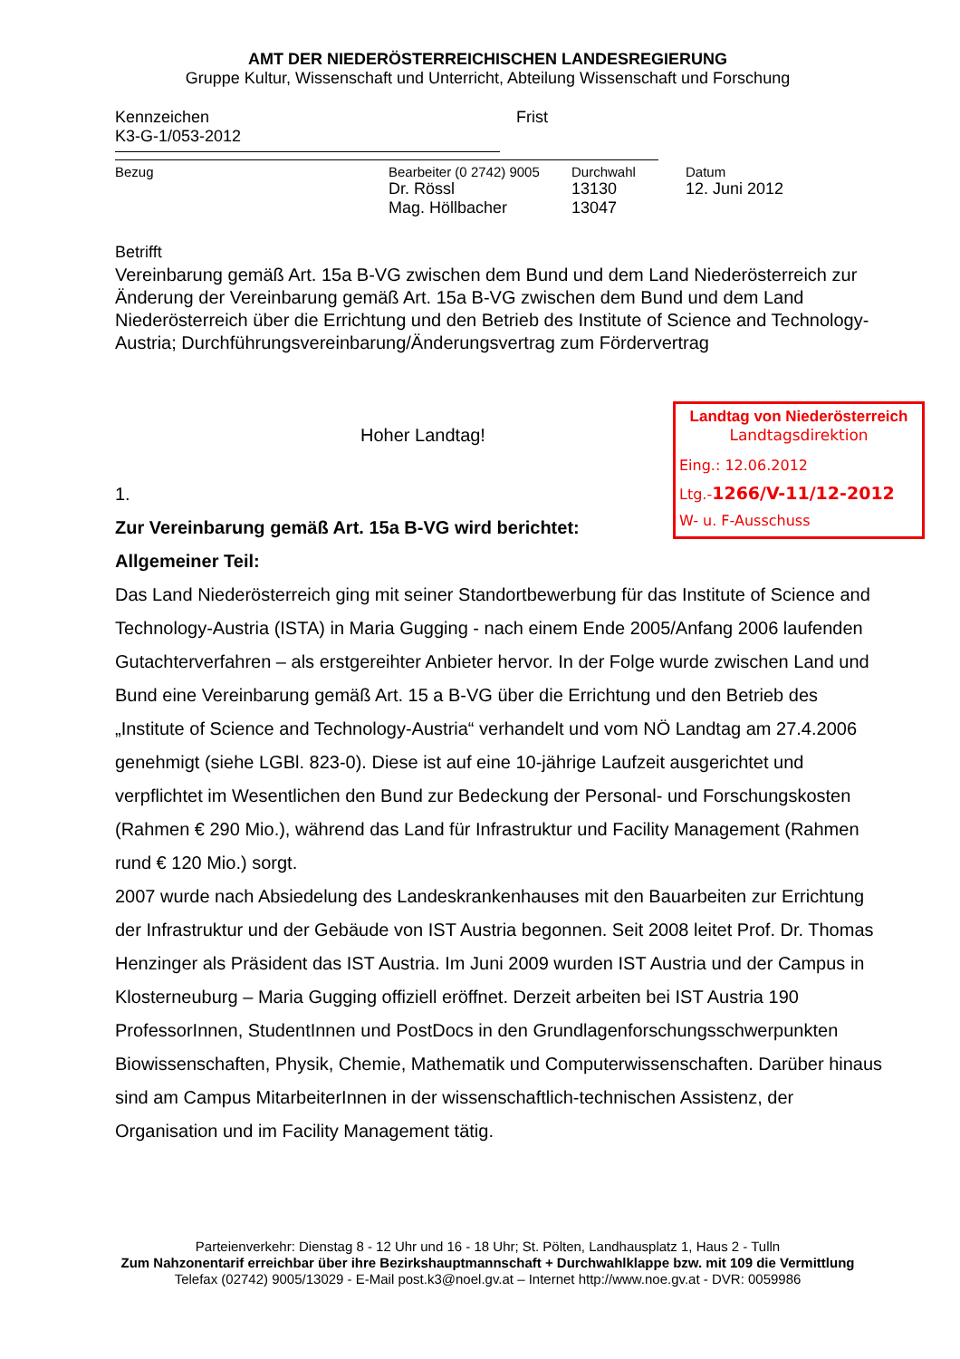AMT DER NIEDERÖSTERREICHISCHEN LANDESREGIERUNG
Gruppe Kultur, Wissenschaft und Unterricht, Abteilung Wissenschaft und Forschung
Kennzeichen
K3-G-1/053-2012
Frist
Bezug Bearbeiter (0 2742) 9005
Dr. Rössl
Mag. Höllbacher
Durchwahl
13130
13047
Datum
12. Juni 2012
Betrifft
Vereinbarung gemäß Art. 15a B-VG zwischen dem Bund und dem Land Niederösterreich zur Änderung der Vereinbarung gemäß Art. 15a B-VG zwischen dem Bund und dem Land Niederösterreich über die Errichtung und den Betrieb des Institute of Science and Technology-Austria; Durchführungsvereinbarung/Änderungsvertrag zum Fördervertrag
Landtag von Niederösterreich
Landtagsdirektion
Eing.: 12.06.2012
Ltg.-1266/V-11/12-2012
W- u. F-Ausschuss
Hoher Landtag!
1.
Zur Vereinbarung gemäß Art. 15a B-VG wird berichtet:
Allgemeiner Teil:
Das Land Niederösterreich ging mit seiner Standortbewerbung für das Institute of Science and Technology-Austria (ISTA) in Maria Gugging - nach einem Ende 2005/Anfang 2006 laufenden Gutachterverfahren – als erstgereihter Anbieter hervor. In der Folge wurde zwischen Land und Bund eine Vereinbarung gemäß Art. 15 a B-VG über die Errichtung und den Betrieb des „Institute of Science and Technology-Austria“ verhandelt und vom NÖ Landtag am 27.4.2006 genehmigt (siehe LGBl. 823-0). Diese ist auf eine 10-jährige Laufzeit ausgerichtet und verpflichtet im Wesentlichen den Bund zur Bedeckung der Personal- und Forschungskosten (Rahmen € 290 Mio.), während das Land für Infrastruktur und Facility Management (Rahmen rund € 120 Mio.) sorgt.
2007 wurde nach Absiedelung des Landeskrankenhauses mit den Bauarbeiten zur Errichtung der Infrastruktur und der Gebäude von IST Austria begonnen. Seit 2008 leitet Prof. Dr. Thomas Henzinger als Präsident das IST Austria. Im Juni 2009 wurden IST Austria und der Campus in Klosterneuburg – Maria Gugging offiziell eröffnet. Derzeit arbeiten bei IST Austria 190 ProfessorInnen, StudentInnen und PostDocs in den Grundlagenforschungsschwerpunkten Biowissenschaften, Physik, Chemie, Mathematik und Computerwissenschaften. Darüber hinaus sind am Campus MitarbeiterInnen in der wissenschaftlich-technischen Assistenz, der Organisation und im Facility Management tätig.
Parteienverkehr: Dienstag 8 - 12 Uhr und 16 - 18 Uhr; St. Pölten, Landhausplatz 1, Haus 2 - Tulln
Zum Nahzonentarif erreichbar über ihre Bezirkshauptmannschaft + Durchwahlklappe bzw. mit 109 die Vermittlung
Telefax (02742) 9005/13029 - E-Mail post.k3@noel.gv.at – Internet http://www.noe.gv.at - DVR: 0059986